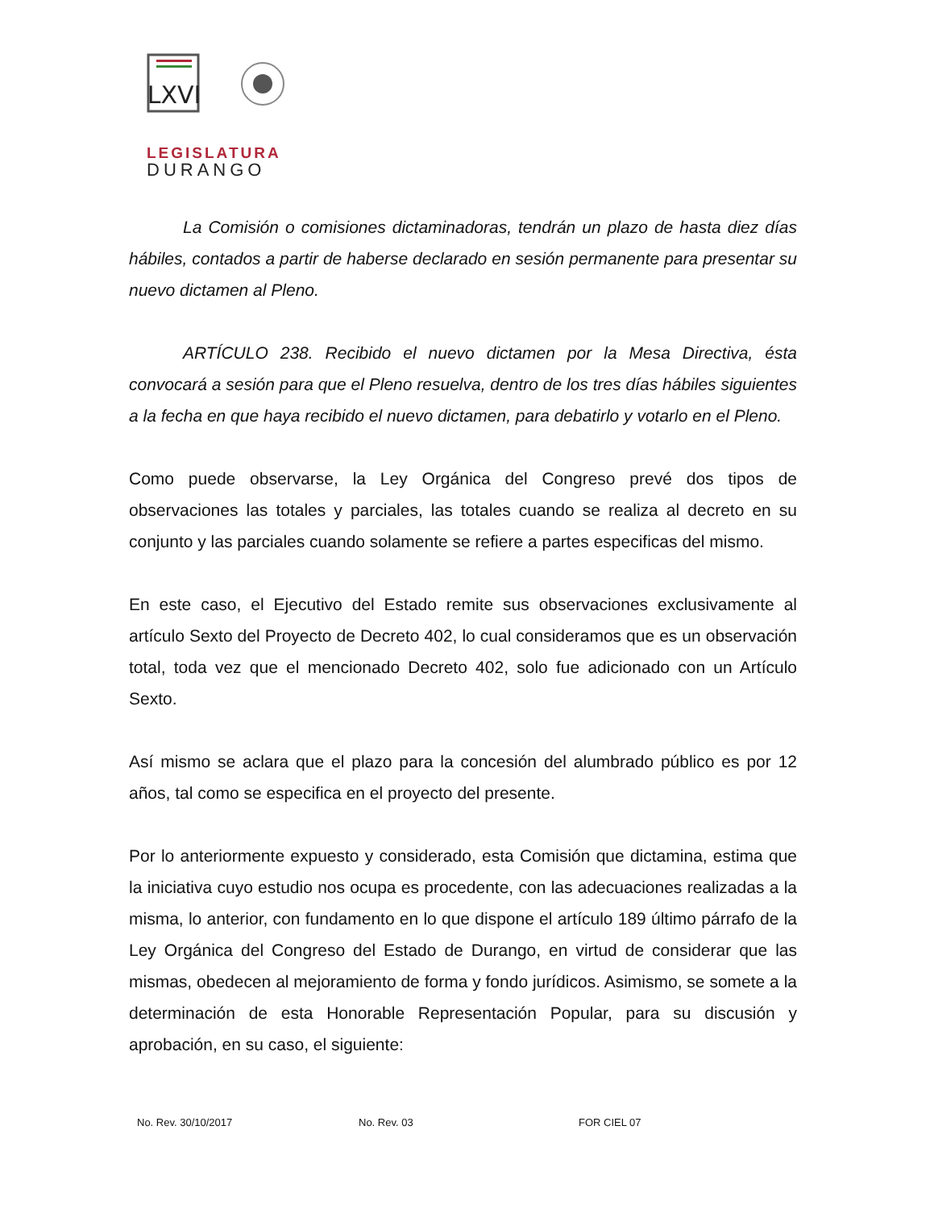LXVI
LEGISLATURA
DURANGO
La Comisión o comisiones dictaminadoras, tendrán un plazo de hasta diez días hábiles, contados a partir de haberse declarado en sesión permanente para presentar su nuevo dictamen al Pleno.
ARTÍCULO 238. Recibido el nuevo dictamen por la Mesa Directiva, ésta convocará a sesión para que el Pleno resuelva, dentro de los tres días hábiles siguientes a la fecha en que haya recibido el nuevo dictamen, para debatirlo y votarlo en el Pleno.
Como puede observarse, la Ley Orgánica del Congreso prevé dos tipos de observaciones las totales y parciales, las totales cuando se realiza al decreto en su conjunto y las parciales cuando solamente se refiere a partes especificas del mismo.
En este caso, el Ejecutivo del Estado remite sus observaciones exclusivamente al artículo Sexto del Proyecto de Decreto 402, lo cual consideramos que es un observación total, toda vez que el mencionado Decreto 402, solo fue adicionado con un Artículo Sexto.
Así mismo se aclara que el plazo para la concesión del alumbrado público es por 12 años, tal como se especifica en el proyecto del presente.
Por lo anteriormente expuesto y considerado, esta Comisión que dictamina, estima que la iniciativa cuyo estudio nos ocupa es procedente, con las adecuaciones realizadas a la misma, lo anterior, con fundamento en lo que dispone el artículo 189 último párrafo de la Ley Orgánica del Congreso del Estado de Durango, en virtud de considerar que las mismas, obedecen al mejoramiento de forma y fondo jurídicos. Asimismo, se somete a la determinación de esta Honorable Representación Popular, para su discusión y aprobación, en su caso, el siguiente:
No. Rev. 30/10/2017 No. Rev. 03 FOR CIEL 07